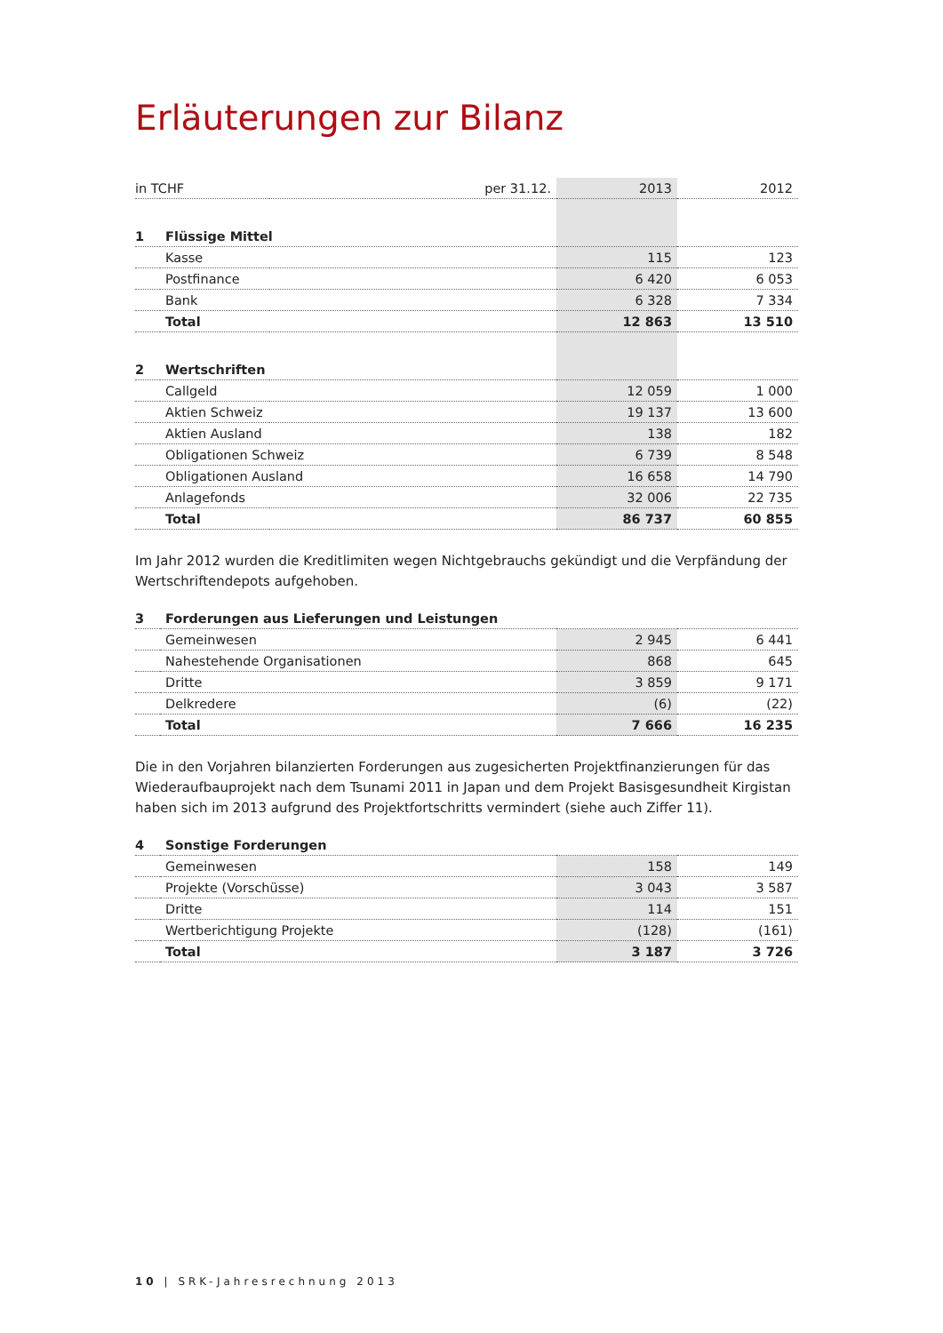Erläuterungen zur Bilanz
| in TCHF | | per 31.12. | 2013 | 2012 |
| 1 | Flüssige Mittel | | | |
| | Kasse | | 115 | 123 |
| | Postfinance | | 6 420 | 6 053 |
| | Bank | | 6 328 | 7 334 |
| | Total | | 12 863 | 13 510 |
| 2 | Wertschriften | | | |
| | Callgeld | | 12 059 | 1 000 |
| | Aktien Schweiz | | 19 137 | 13 600 |
| | Aktien Ausland | | 138 | 182 |
| | Obligationen Schweiz | | 6 739 | 8 548 |
| | Obligationen Ausland | | 16 658 | 14 790 |
| | Anlagefonds | | 32 006 | 22 735 |
| | Total | | 86 737 | 60 855 |
Im Jahr 2012 wurden die Kreditlimiten wegen Nichtgebrauchs gekündigt und die Verpfändung der Wertschriftendepots aufgehoben.
| 3 | Forderungen aus Lieferungen und Leistungen | | |
| | Gemeinwesen | 2 945 | 6 441 |
| | Nahestehende Organisationen | 868 | 645 |
| | Dritte | 3 859 | 9 171 |
| | Delkredere | (6) | (22) |
| | Total | 7 666 | 16 235 |
Die in den Vorjahren bilanzierten Forderungen aus zugesicherten Projektfinanzierungen für das Wiederaufbauprojekt nach dem Tsunami 2011 in Japan und dem Projekt Basisgesundheit Kirgistan haben sich im 2013 aufgrund des Projektfortschritts vermindert (siehe auch Ziffer 11).
| 4 | Sonstige Forderungen | | |
| | Gemeinwesen | 158 | 149 |
| | Projekte (Vorschüsse) | 3 043 | 3 587 |
| | Dritte | 114 | 151 |
| | Wertberichtigung Projekte | (128) | (161) |
| | Total | 3 187 | 3 726 |
10 | SRK-Jahresrechnung 2013